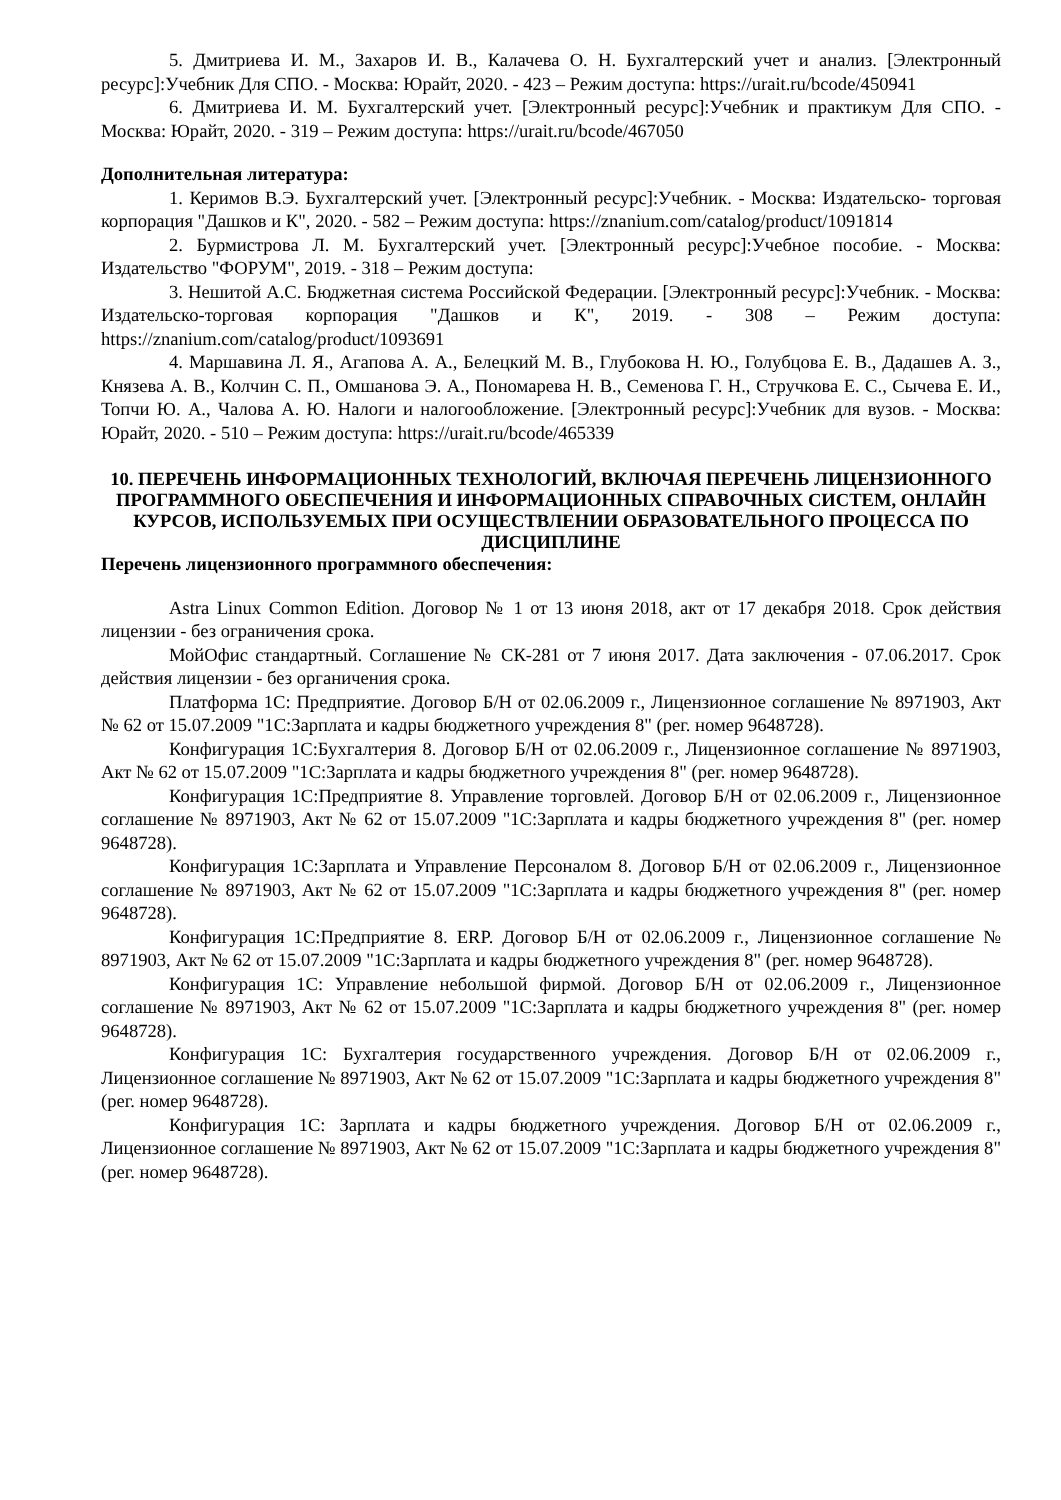5. Дмитриева И. М., Захаров И. В., Калачева О. Н. Бухгалтерский учет и анализ. [Электронный ресурс]:Учебник Для СПО. - Москва: Юрайт, 2020. - 423 – Режим доступа: https://urait.ru/bcode/450941
6. Дмитриева И. М. Бухгалтерский учет. [Электронный ресурс]:Учебник и практикум Для СПО. - Москва: Юрайт, 2020. - 319 – Режим доступа: https://urait.ru/bcode/467050
Дополнительная литература:
1. Керимов В.Э. Бухгалтерский учет. [Электронный ресурс]:Учебник. - Москва: Издательско- торговая корпорация "Дашков и К", 2020. - 582 – Режим доступа: https://znanium.com/catalog/product/1091814
2. Бурмистрова Л. М. Бухгалтерский учет. [Электронный ресурс]:Учебное пособие. - Москва: Издательство "ФОРУМ", 2019. - 318 – Режим доступа:
3. Нешитой А.С. Бюджетная система Российской Федерации. [Электронный ресурс]:Учебник. - Москва: Издательско-торговая корпорация "Дашков и К", 2019. - 308 – Режим доступа: https://znanium.com/catalog/product/1093691
4. Маршавина Л. Я., Агапова А. А., Белецкий М. В., Глубокова Н. Ю., Голубцова Е. В., Дадашев А. З., Князева А. В., Колчин С. П., Омшанова Э. А., Пономарева Н. В., Семенова Г. Н., Стручкова Е. С., Сычева Е. И., Топчи Ю. А., Чалова А. Ю. Налоги и налогообложение. [Электронный ресурс]:Учебник для вузов. - Москва: Юрайт, 2020. - 510 – Режим доступа: https://urait.ru/bcode/465339
10. ПЕРЕЧЕНЬ ИНФОРМАЦИОННЫХ ТЕХНОЛОГИЙ, ВКЛЮЧАЯ ПЕРЕЧЕНЬ ЛИЦЕНЗИОННОГО ПРОГРАММНОГО ОБЕСПЕЧЕНИЯ И ИНФОРМАЦИОННЫХ СПРАВОЧНЫХ СИСТЕМ, ОНЛАЙН КУРСОВ, ИСПОЛЬЗУЕМЫХ ПРИ ОСУЩЕСТВЛЕНИИ ОБРАЗОВАТЕЛЬНОГО ПРОЦЕССА ПО ДИСЦИПЛИНЕ
Перечень лицензионного программного обеспечения:
Astra Linux Common Edition. Договор № 1 от 13 июня 2018, акт от 17 декабря 2018. Срок действия лицензии - без ограничения срока.
МойОфис стандартный. Соглашение № СК-281 от 7 июня 2017. Дата заключения - 07.06.2017. Срок действия лицензии - без органичения срока.
Платформа 1С: Предприятие. Договор Б/Н от 02.06.2009 г., Лицензионное соглашение № 8971903, Акт № 62 от 15.07.2009 "1С:Зарплата и кадры бюджетного учреждения 8" (рег. номер 9648728).
Конфигурация 1С:Бухгалтерия 8. Договор Б/Н от 02.06.2009 г., Лицензионное соглашение № 8971903, Акт № 62 от 15.07.2009 "1С:Зарплата и кадры бюджетного учреждения 8" (рег. номер 9648728).
Конфигурация 1С:Предприятие 8. Управление торговлей. Договор Б/Н от 02.06.2009 г., Лицензионное соглашение № 8971903, Акт № 62 от 15.07.2009 "1С:Зарплата и кадры бюджетного учреждения 8" (рег. номер 9648728).
Конфигурация 1С:Зарплата и Управление Персоналом 8. Договор Б/Н от 02.06.2009 г., Лицензионное соглашение № 8971903, Акт № 62 от 15.07.2009 "1С:Зарплата и кадры бюджетного учреждения 8" (рег. номер 9648728).
Конфигурация 1С:Предприятие 8. ERP. Договор Б/Н от 02.06.2009 г., Лицензионное соглашение № 8971903, Акт № 62 от 15.07.2009 "1С:Зарплата и кадры бюджетного учреждения 8" (рег. номер 9648728).
Конфигурация 1С: Управление небольшой фирмой. Договор Б/Н от 02.06.2009 г., Лицензионное соглашение № 8971903, Акт № 62 от 15.07.2009 "1С:Зарплата и кадры бюджетного учреждения 8" (рег. номер 9648728).
Конфигурация 1С: Бухгалтерия государственного учреждения. Договор Б/Н от 02.06.2009 г., Лицензионное соглашение № 8971903, Акт № 62 от 15.07.2009 "1С:Зарплата и кадры бюджетного учреждения 8" (рег. номер 9648728).
Конфигурация 1С: Зарплата и кадры бюджетного учреждения. Договор Б/Н от 02.06.2009 г., Лицензионное соглашение № 8971903, Акт № 62 от 15.07.2009 "1С:Зарплата и кадры бюджетного учреждения 8" (рег. номер 9648728).